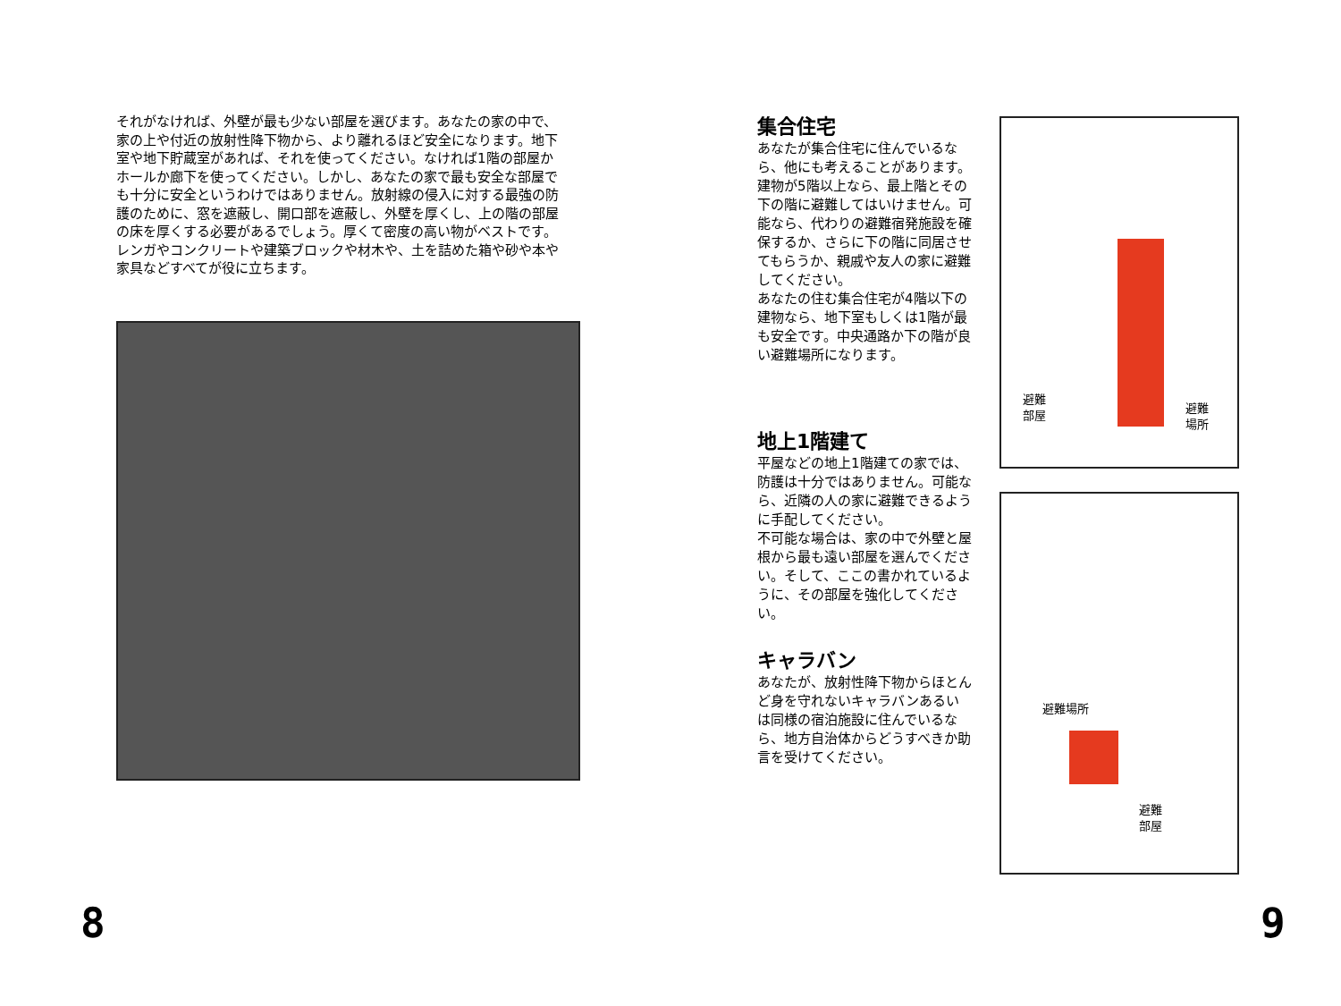それがなければ、外壁が最も少ない部屋を選びます。あなたの家の中で、家の上や付近の放射性降下物から、より離れるほど安全になります。地下室や地下貯蔵室があれば、それを使ってください。なければ1階の部屋かホールか廊下を使ってください。しかし、あなたの家で最も安全な部屋でも十分に安全というわけではありません。放射線の侵入に対する最強の防護のために、窓を遮蔽し、開口部を遮蔽し、外壁を厚くし、上の階の部屋の床を厚くする必要があるでしょう。厚くて密度の高い物がベストです。レンガやコンクリートや建築ブロックや材木や、土を詰めた箱や砂や本や家具などすべてが役に立ちます。
集合住宅
あなたが集合住宅に住んでいるなら、他にも考えることがあります。建物が5階以上なら、最上階とその下の階に避難してはいけません。可能なら、代わりの避難宿発施設を確保するか、さらに下の階に同居させてもらうか、親戚や友人の家に避難してください。
あなたの住む集合住宅が4階以下の建物なら、地下室もしくは1階が最も安全です。中央通路か下の階が良い避難場所になります。
地上1階建て
平屋などの地上1階建ての家では、防護は十分ではありません。可能なら、近隣の人の家に避難できるように手配してください。
不可能な場合は、家の中で外壁と屋根から最も遠い部屋を選んでください。そして、ここの書かれているように、その部屋を強化してください。
キャラバン
あなたが、放射性降下物からほとんど身を守れないキャラバンあるいは同様の宿泊施設に住んでいるなら、地方自治体からどうすべきか助言を受けてください。
避難
部屋
避難
場所
避難場所
避難
部屋
8 9